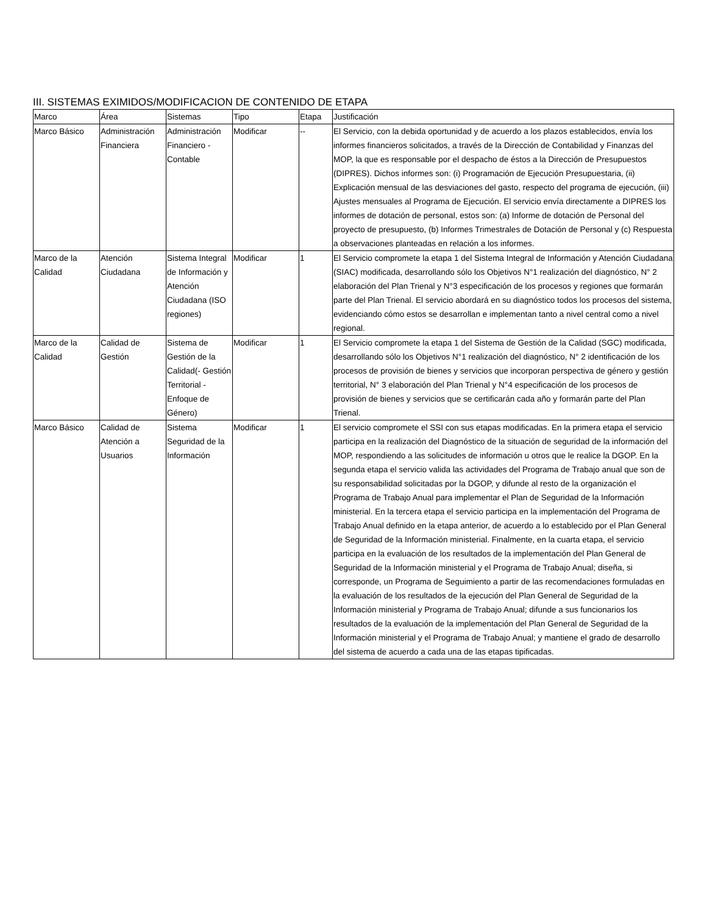III. SISTEMAS EXIMIDOS/MODIFICACION DE CONTENIDO DE ETAPA
| Marco | Área | Sistemas | Tipo | Etapa | Justificación |
| Marco Básico | Administración Financiera | Administración Financiero - Contable | Modificar | -- | El Servicio, con la debida oportunidad y de acuerdo a los plazos establecidos, envía los informes financieros solicitados, a través de la Dirección de Contabilidad y Finanzas del MOP, la que es responsable por el despacho de éstos a la Dirección de Presupuestos (DIPRES). Dichos informes son: (i) Programación de Ejecución Presupuestaria, (ii) Explicación mensual de las desviaciones del gasto, respecto del programa de ejecución, (iii) Ajustes mensuales al Programa de Ejecución. El servicio envía directamente a DIPRES los informes de dotación de personal, estos son: (a) Informe de dotación de Personal del proyecto de presupuesto, (b) Informes Trimestrales de Dotación de Personal y (c) Respuesta a observaciones planteadas en relación a los informes. |
| Marco de la Calidad | Atención Ciudadana | Sistema Integral de Información y Atención Ciudadana (ISO regiones) | Modificar | 1 | El Servicio compromete la etapa 1 del Sistema Integral de Información y Atención Ciudadana (SIAC) modificada, desarrollando sólo los Objetivos N°1 realización del diagnóstico, N° 2 elaboración del Plan Trienal y N°3 especificación de los procesos y regiones que formarán parte del Plan Trienal. El servicio abordará en su diagnóstico todos los procesos del sistema, evidenciando cómo estos se desarrollan e implementan tanto a nivel central como a nivel regional. |
| Marco de la Calidad | Calidad de Gestión | Sistema de Gestión de la Calidad(- Gestión Territorial - Enfoque de Género) | Modificar | 1 | El Servicio compromete la etapa 1 del Sistema de Gestión de la Calidad (SGC) modificada, desarrollando sólo los Objetivos N°1 realización del diagnóstico, N° 2 identificación de los procesos de provisión de bienes y servicios que incorporan perspectiva de género y gestión territorial, N° 3 elaboración del Plan Trienal y N°4 especificación de los procesos de provisión de bienes y servicios que se certificarán cada año y formarán parte del Plan Trienal. |
| Marco Básico | Calidad de Atención a Usuarios | Sistema Seguridad de la Información | Modificar | 1 | El servicio compromete el SSI con sus etapas modificadas. En la primera etapa el servicio participa en la realización del Diagnóstico de la situación de seguridad de la información del MOP, respondiendo a las solicitudes de información u otros que le realice la DGOP. En la segunda etapa el servicio valida las actividades del Programa de Trabajo anual que son de su responsabilidad solicitadas por la DGOP, y difunde al resto de la organización el Programa de Trabajo Anual para implementar el Plan de Seguridad de la Información ministerial. En la tercera etapa el servicio participa en la implementación del Programa de Trabajo Anual definido en la etapa anterior, de acuerdo a lo establecido por el Plan General de Seguridad de la Información ministerial. Finalmente, en la cuarta etapa, el servicio participa en la evaluación de los resultados de la implementación del Plan General de Seguridad de la Información ministerial y el Programa de Trabajo Anual; diseña, si corresponde, un Programa de Seguimiento a partir de las recomendaciones formuladas en la evaluación de los resultados de la ejecución del Plan General de Seguridad de la Información ministerial y Programa de Trabajo Anual; difunde a sus funcionarios los resultados de la evaluación de la implementación del Plan General de Seguridad de la Información ministerial y el Programa de Trabajo Anual; y mantiene el grado de desarrollo del sistema de acuerdo a cada una de las etapas tipificadas. |